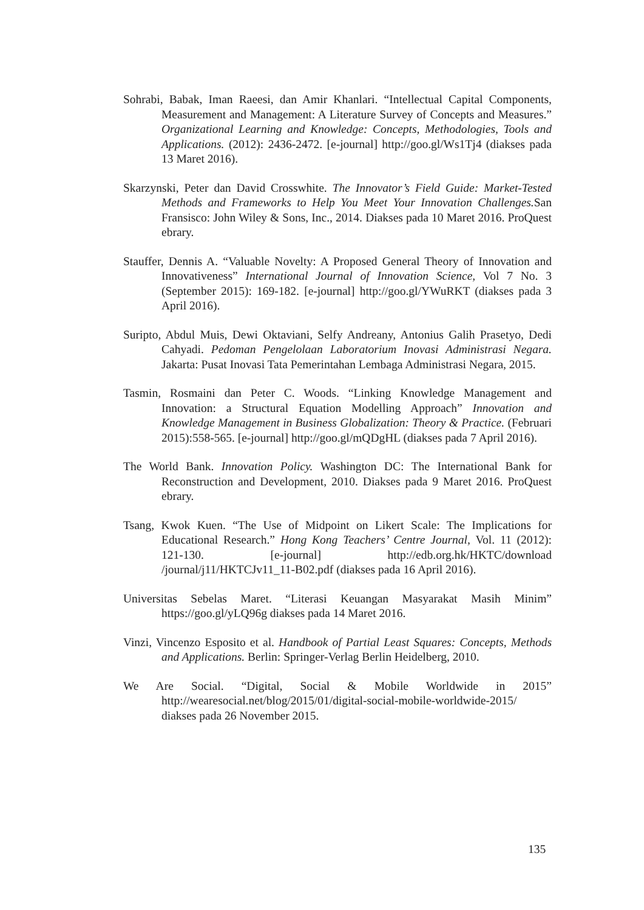Sohrabi, Babak, Iman Raeesi, dan Amir Khanlari. “Intellectual Capital Components, Measurement and Management: A Literature Survey of Concepts and Measures.” Organizational Learning and Knowledge: Concepts, Methodologies, Tools and Applications. (2012): 2436-2472. [e-journal] http://goo.gl/Ws1Tj4 (diakses pada 13 Maret 2016).
Skarzynski, Peter dan David Crosswhite. The Innovator’s Field Guide: Market-Tested Methods and Frameworks to Help You Meet Your Innovation Challenges. San Fransisco: John Wiley & Sons, Inc., 2014. Diakses pada 10 Maret 2016. ProQuest ebrary.
Stauffer, Dennis A. “Valuable Novelty: A Proposed General Theory of Innovation and Innovativeness” International Journal of Innovation Science, Vol 7 No. 3 (September 2015): 169-182. [e-journal] http://goo.gl/YWuRKT (diakses pada 3 April 2016).
Suripto, Abdul Muis, Dewi Oktaviani, Selfy Andreany, Antonius Galih Prasetyo, Dedi Cahyadi. Pedoman Pengelolaan Laboratorium Inovasi Administrasi Negara. Jakarta: Pusat Inovasi Tata Pemerintahan Lembaga Administrasi Negara, 2015.
Tasmin, Rosmaini dan Peter C. Woods. “Linking Knowledge Management and Innovation: a Structural Equation Modelling Approach” Innovation and Knowledge Management in Business Globalization: Theory & Practice. (Februari 2015):558-565. [e-journal] http://goo.gl/mQDgHL (diakses pada 7 April 2016).
The World Bank. Innovation Policy. Washington DC: The International Bank for Reconstruction and Development, 2010. Diakses pada 9 Maret 2016. ProQuest ebrary.
Tsang, Kwok Kuen. “The Use of Midpoint on Likert Scale: The Implications for Educational Research.” Hong Kong Teachers’ Centre Journal, Vol. 11 (2012): 121-130. [e-journal] http://edb.org.hk/HKTC/download /journal/j11/HKTCJv11_11-B02.pdf (diakses pada 16 April 2016).
Universitas Sebelas Maret. “Literasi Keuangan Masyarakat Masih Minim” https://goo.gl/yLQ96g diakses pada 14 Maret 2016.
Vinzi, Vincenzo Esposito et al. Handbook of Partial Least Squares: Concepts, Methods and Applications. Berlin: Springer-Verlag Berlin Heidelberg, 2010.
We Are Social. “Digital, Social & Mobile Worldwide in 2015” http://wearesocial.net/blog/2015/01/digital-social-mobile-worldwide-2015/ diakses pada 26 November 2015.
135